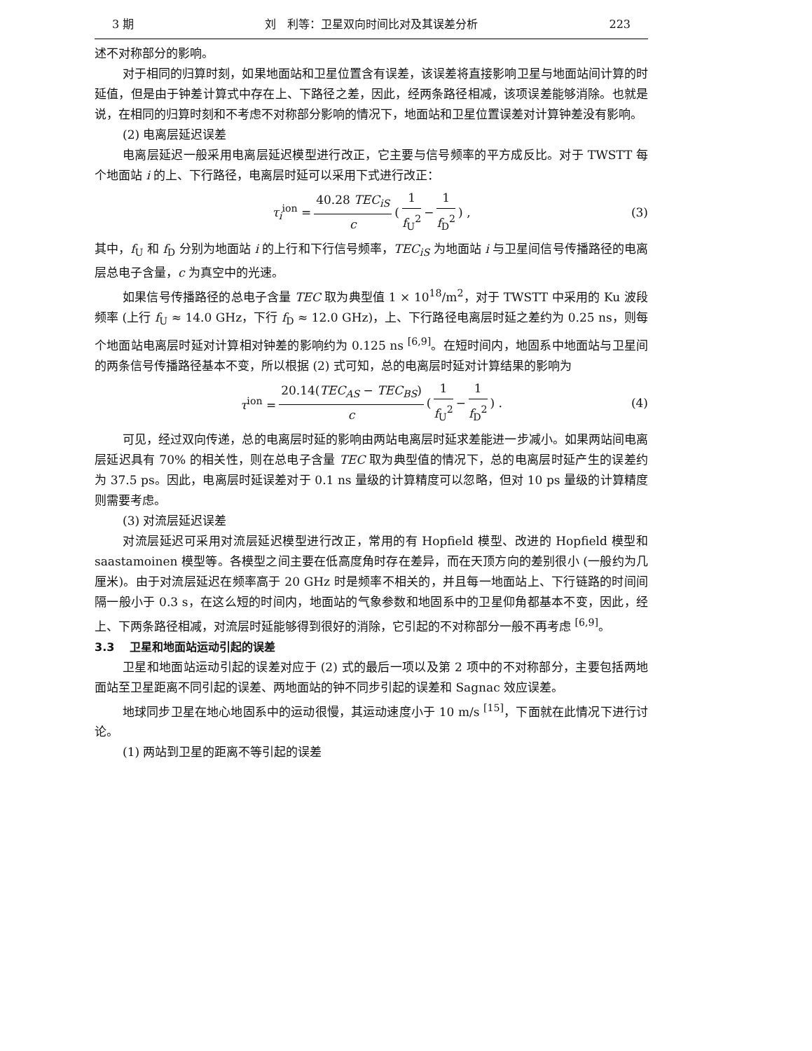3 期 刘　利等：卫星双向时间比对及其误差分析 223
述不对称部分的影响。
对于相同的归算时刻，如果地面站和卫星位置含有误差，该误差将直接影响卫星与地面站间计算的时延值，但是由于钟差计算式中存在上、下路径之差，因此，经两条路径相减，该项误差能够消除。也就是说，在相同的归算时刻和不考虑不对称部分影响的情况下，地面站和卫星位置误差对计算钟差没有影响。
(2) 电离层延迟误差
电离层延迟一般采用电离层延迟模型进行改正，它主要与信号频率的平方成反比。对于 TWSTT 每个地面站 i 的上、下行路径，电离层时延可以采用下式进行改正：
τ<sub>i</sub><sup>ion</sup> = 40.28 TEC<sub>iS</sub> c ( 1 f<sub>U</sub><sup>2</sup> − 1 f<sub>D</sub><sup>2</sup> ) , (3)
其中，f<sub>U</sub> 和 f<sub>D</sub> 分别为地面站 i 的上行和下行信号频率，TEC<sub>iS</sub> 为地面站 i 与卫星间信号传播路径的电离层总电子含量，c 为真空中的光速。
如果信号传播路径的总电子含量 TEC 取为典型值 1 × 10<sup>18</sup>/m<sup>2</sup>，对于 TWSTT 中采用的 Ku 波段频率 (上行 f<sub>U</sub> ≈ 14.0 GHz，下行 f<sub>D</sub> ≈ 12.0 GHz)，上、下行路径电离层时延之差约为 0.25 ns，则每个地面站电离层时延对计算相对钟差的影响约为 0.125 ns <sup>[6,9]</sup>。在短时间内，地固系中地面站与卫星间的两条信号传播路径基本不变，所以根据 (2) 式可知，总的电离层时延对计算结果的影响为
τ<sup>ion</sup> = 20.14(TEC<sub>AS</sub> − TEC<sub>BS</sub>) c ( 1 f<sub>U</sub><sup>2</sup> − 1 f<sub>D</sub><sup>2</sup> ) . (4)
可见，经过双向传递，总的电离层时延的影响由两站电离层时延求差能进一步减小。如果两站间电离层延迟具有 70% 的相关性，则在总电子含量 TEC 取为典型值的情况下，总的电离层时延产生的误差约为 37.5 ps。因此，电离层时延误差对于 0.1 ns 量级的计算精度可以忽略，但对 10 ps 量级的计算精度则需要考虑。
(3) 对流层延迟误差
对流层延迟可采用对流层延迟模型进行改正，常用的有 Hopfield 模型、改进的 Hopfield 模型和 saastamoinen 模型等。各模型之间主要在低高度角时存在差异，而在天顶方向的差别很小 (一般约为几厘米)。由于对流层延迟在频率高于 20 GHz 时是频率不相关的，并且每一地面站上、下行链路的时间间隔一般小于 0.3 s，在这么短的时间内，地面站的气象参数和地固系中的卫星仰角都基本不变，因此，经上、下两条路径相减，对流层时延能够得到很好的消除，它引起的不对称部分一般不再考虑 <sup>[6,9]</sup>。
3.3　 卫星和地面站运动引起的误差
卫星和地面站运动引起的误差对应于 (2) 式的最后一项以及第 2 项中的不对称部分，主要包括两地面站至卫星距离不同引起的误差、两地面站的钟不同步引起的误差和 Sagnac 效应误差。
地球同步卫星在地心地固系中的运动很慢，其运动速度小于 10 m/s <sup>[15]</sup>，下面就在此情况下进行讨论。
(1) 两站到卫星的距离不等引起的误差